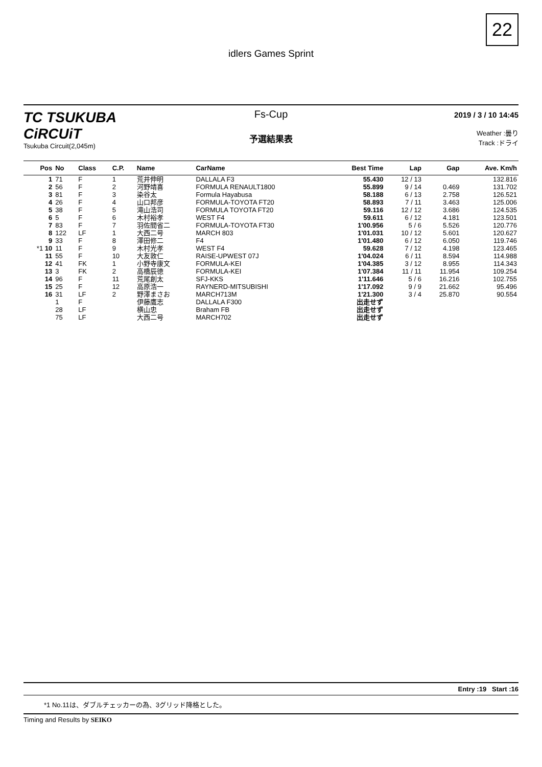22
idlers Games Sprint
TC TSUKUBA CiRCUiT
Tsukuba Circuit(2,045m)
Fs-Cup
予選結果表
2019 / 3 / 10 14:45
Weather :曇り
Track :ドライ
| Pos | No | Class | C.P. | Name | CarName | Best Time | Lap | Gap | Ave. Km/h |
| --- | --- | --- | --- | --- | --- | --- | --- | --- | --- |
| 1 | 71 | F | 1 | 荒井伸明 | DALLALA F3 | 55.430 | 12 / 13 | | 132.816 |
| 2 | 56 | F | 2 | 河野靖喜 | FORMULA RENAULT1800 | 55.899 | 9 / 14 | 0.469 | 131.702 |
| 3 | 81 | F | 3 | 染谷太 | Formula Hayabusa | 58.188 | 6 / 13 | 2.758 | 126.521 |
| 4 | 26 | F | 4 | 山口邦彦 | FORMULA-TOYOTA FT20 | 58.893 | 7 / 11 | 3.463 | 125.006 |
| 5 | 38 | F | 5 | 滝山浩司 | FORMULA TOYOTA FT20 | 59.116 | 12 / 12 | 3.686 | 124.535 |
| 6 | 5 | F | 6 | 木村裕孝 | WEST F4 | 59.611 | 6 / 12 | 4.181 | 123.501 |
| 7 | 83 | F | 7 | 羽佐間省二 | FORMULA-TOYOTA FT30 | 1'00.956 | 5 / 6 | 5.526 | 120.776 |
| 8 | 122 | LF | 1 | 大西二号 | MARCH 803 | 1'01.031 | 10 / 12 | 5.601 | 120.627 |
| 9 | 33 | F | 8 | 澤田修二 | F4 | 1'01.480 | 6 / 12 | 6.050 | 119.746 |
| *1 10 | 11 | F | 9 | 木村光孝 | WEST F4 | 59.628 | 7 / 12 | 4.198 | 123.465 |
| 11 | 55 | F | 10 | 大友敦仁 | RAISE-UPWEST 07J | 1'04.024 | 6 / 11 | 8.594 | 114.988 |
| 12 | 41 | FK | 1 | 小野寺康文 | FORMULA-KEI | 1'04.385 | 3 / 12 | 8.955 | 114.343 |
| 13 | 3 | FK | 2 | 高橋辰徳 | FORMULA-KEI | 1'07.384 | 11 / 11 | 11.954 | 109.254 |
| 14 | 96 | F | 11 | 荒尾創太 | SFJ-KKS | 1'11.646 | 5 / 6 | 16.216 | 102.755 |
| 15 | 25 | F | 12 | 高原浩一 | RAYNERD-MITSUBISHI | 1'17.092 | 9 / 9 | 21.662 | 95.496 |
| 16 | 31 | LF | 2 | 野澤まさお | MARCH713M | 1'21.300 | 3 / 4 | 25.870 | 90.554 |
| | 1 | F | | 伊藤鷹志 | DALLALA F300 | 出走せず | | | |
| | 28 | LF | | 横山忠 | Braham FB | 出走せず | | | |
| | 75 | LF | | 大西二号 | MARCH702 | 出走せず | | | |
Entry :19 Start :16
*1 No.11は、ダブルチェッカーの為、3グリッド降格とした。
Timing and Results by SEIKO